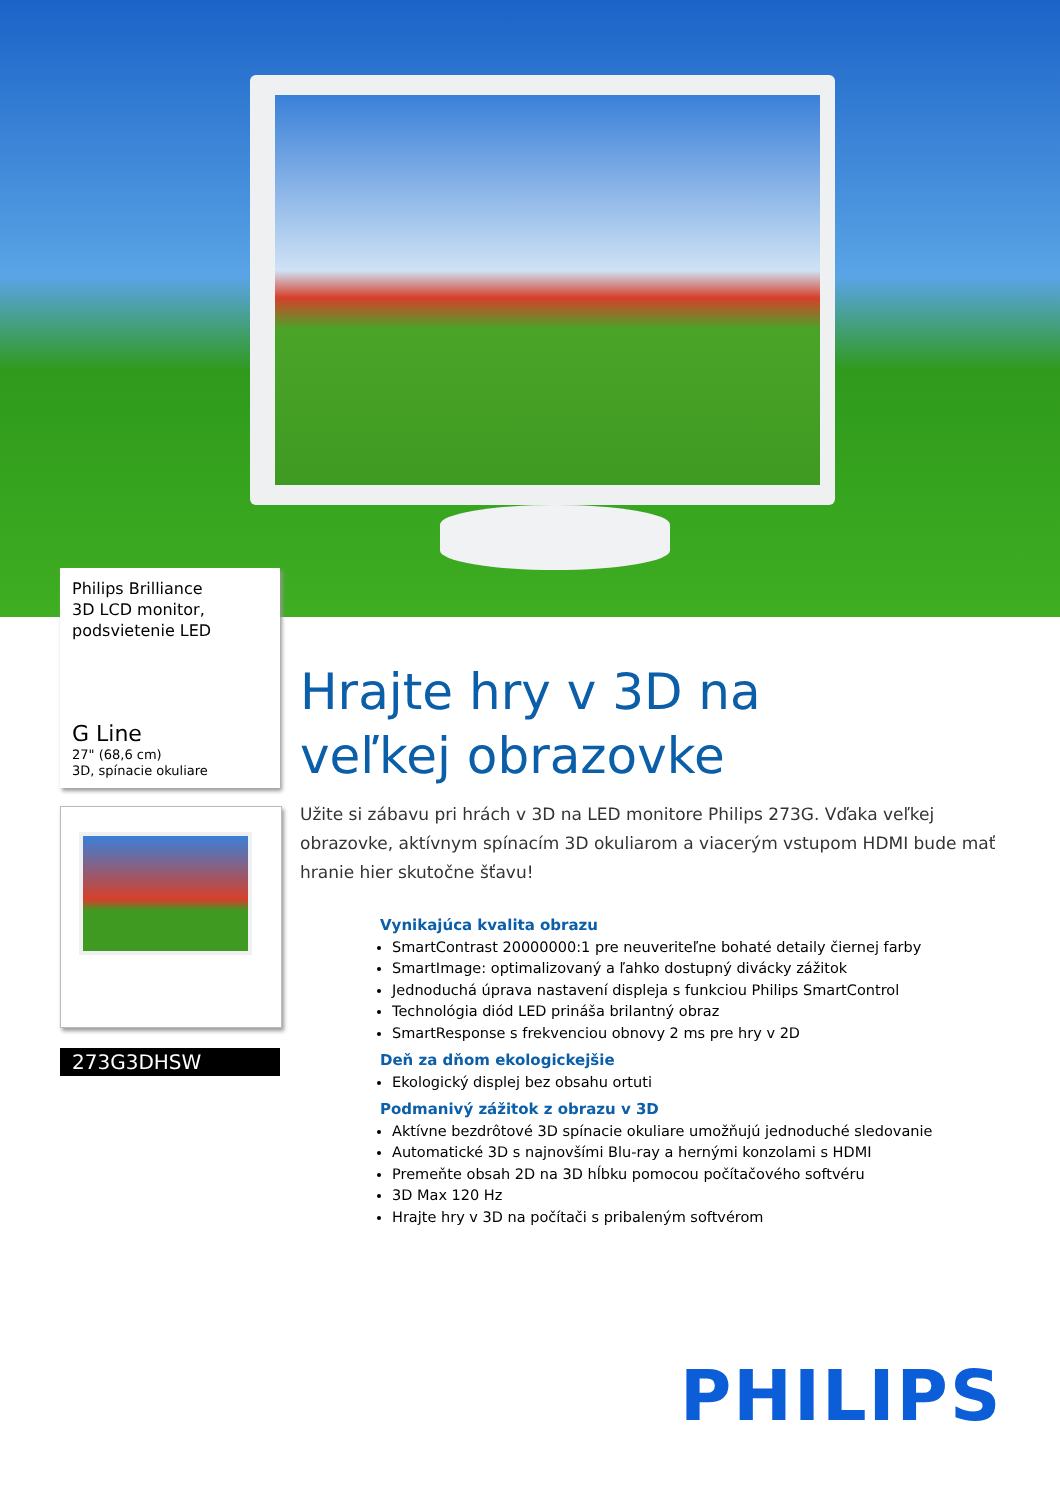Philips Brilliance
3D LCD monitor,
podsvietenie LED
G Line
27" (68,6 cm)
3D, spínacie okuliare
273G3DHSW
Hrajte hry v 3D na
veľkej obrazovke
Užite si zábavu pri hrách v 3D na LED monitore Philips 273G. Vďaka veľkej obrazovke, aktívnym spínacím 3D okuliarom a viacerým vstupom HDMI bude mať hranie hier skutočne šťavu!
Vynikajúca kvalita obrazu
SmartContrast 20000000:1 pre neuveriteľne bohaté detaily čiernej farby
SmartImage: optimalizovaný a ľahko dostupný divácky zážitok
Jednoduchá úprava nastavení displeja s funkciou Philips SmartControl
Technológia diód LED prináša brilantný obraz
SmartResponse s frekvenciou obnovy 2 ms pre hry v 2D
Deň za dňom ekologickejšie
Ekologický displej bez obsahu ortuti
Podmanivý zážitok z obrazu v 3D
Aktívne bezdrôtové 3D spínacie okuliare umožňujú jednoduché sledovanie
Automatické 3D s najnovšími Blu-ray a hernými konzolami s HDMI
Premeňte obsah 2D na 3D hĺbku pomocou počítačového softvéru
3D Max 120 Hz
Hrajte hry v 3D na počítači s pribaleným softvérom
PHILIPS